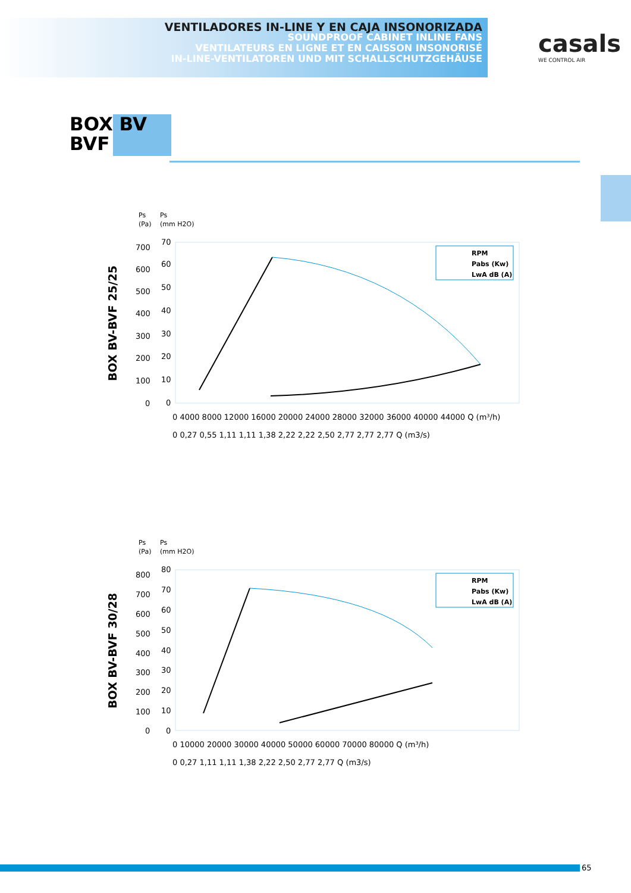VENTILADORES IN-LINE Y EN CAJA INSONORIZADA
SOUNDPROOF CABINET INLINE FANS
VENTILATEURS EN LIGNE ET EN CAISSON INSONORISÉ
IN-LINE-VENTILATOREN UND MIT SCHALLSCHUTZGEHÄUSE
casals
WE CONTROL AIR
BOX BV
BVF
BOX BV-BVF 25/25
Ps
(Pa)
Ps
(mm H2O)
700
600
500
400
300
200
100
0
70
60
50
40
30
20
10
0
0 4000 8000 12000 16000 20000 24000 28000 32000 36000 40000 44000 Q (m³/h)
0 0,27 0,55 1,11 1,11 1,38 2,22 2,22 2,50 2,77 2,77 2,77 Q (m3/s)
RPM
Pabs (Kw)
LwA dB (A)
BOX BV-BVF 30/28
Ps
(Pa)
Ps
(mm H2O)
800
700
600
500
400
300
200
100
0
80
70
60
50
40
30
20
10
0
0 10000 20000 30000 40000 50000 60000 70000 80000 Q (m³/h)
0 0,27 1,11 1,11 1,38 2,22 2,50 2,77 2,77 Q (m3/s)
RPM
Pabs (Kw)
LwA dB (A)
65